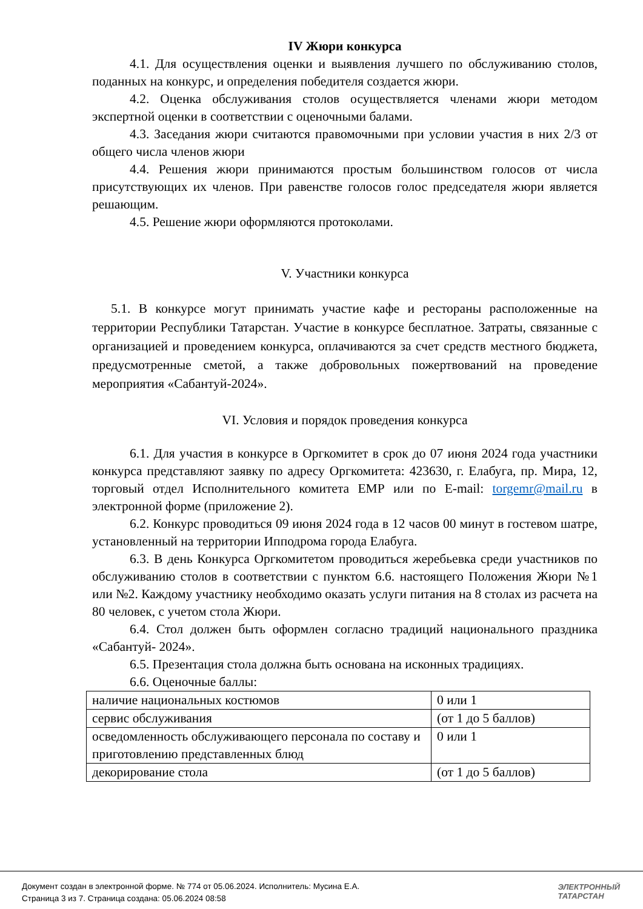IV Жюри конкурса
4.1. Для осуществления оценки и выявления лучшего по обслуживанию столов, поданных на конкурс, и определения победителя создается жюри.
4.2. Оценка обслуживания столов осуществляется членами жюри методом экспертной оценки в соответствии с оценочными балами.
4.3. Заседания жюри считаются правомочными при условии участия в них 2/3 от общего числа членов жюри
4.4. Решения жюри принимаются простым большинством голосов от числа присутствующих их членов. При равенстве голосов голос председателя жюри является решающим.
4.5. Решение жюри оформляются протоколами.
V. Участники конкурса
5.1. В конкурсе могут принимать участие кафе и рестораны расположенные на территории Республики Татарстан. Участие в конкурсе бесплатное. Затраты, связанные с организацией и проведением конкурса, оплачиваются за счет средств местного бюджета, предусмотренные сметой, а также добровольных пожертвований на проведение мероприятия «Сабантуй-2024».
VI. Условия и порядок проведения конкурса
6.1. Для участия в конкурсе в Оргкомитет в срок до 07 июня 2024 года участники конкурса представляют заявку по адресу Оргкомитета: 423630, г. Елабуга, пр. Мира, 12, торговый отдел Исполнительного комитета ЕМР или по E-mail: torgemr@mail.ru в электронной форме (приложение 2).
6.2. Конкурс проводиться 09 июня 2024 года в 12 часов 00 минут в гостевом шатре, установленный на территории Ипподрома города Елабуга.
6.3. В день Конкурса Оргкомитетом проводиться жеребьевка среди участников по обслуживанию столов в соответствии с пунктом 6.6. настоящего Положения Жюри №1 или №2. Каждому участнику необходимо оказать услуги питания на 8 столах из расчета на 80 человек, с учетом стола Жюри.
6.4. Стол должен быть оформлен согласно традиций национального праздника «Сабантуй- 2024».
6.5. Презентация стола должна быть основана на исконных традициях.
6.6. Оценочные баллы:
| наличие национальных костюмов | 0 или 1 |
| сервис обслуживания | (от 1 до 5 баллов) |
| осведомленность обслуживающего персонала по составу и приготовлению представленных блюд | 0 или 1 |
| декорирование стола | (от 1 до 5 баллов) |
Документ создан в электронной форме. № 774 от 05.06.2024. Исполнитель: Мусина Е.А.
Страница 3 из 7. Страница создана: 05.06.2024 08:58
ЭЛЕКТРОННЫЙ
ТАТАРСТАН